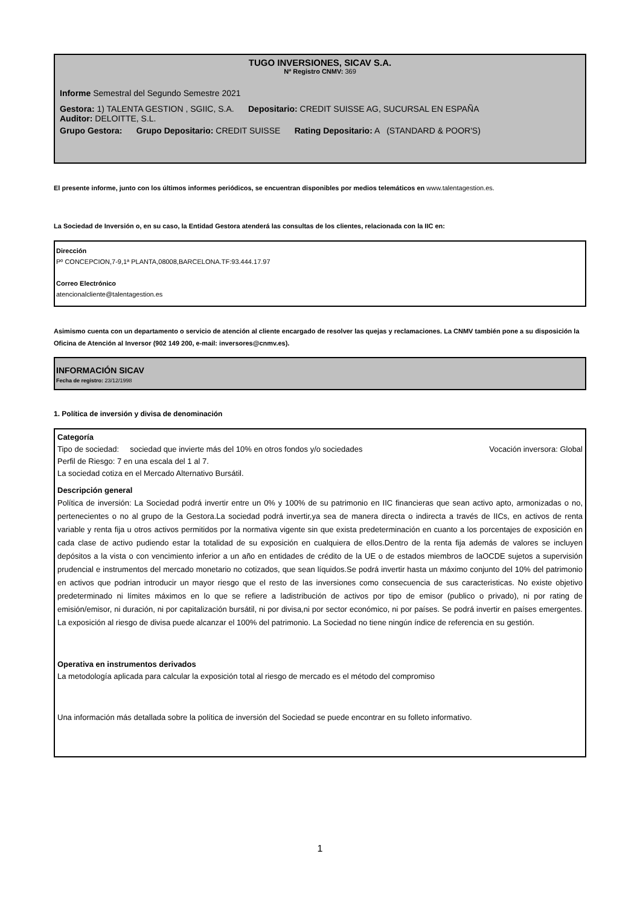TUGO INVERSIONES, SICAV S.A.
Nº Registro CNMV: 369
Informe Semestral del Segundo Semestre 2021
Gestora: 1) TALENTA GESTION , SGIIC, S.A. Depositario: CREDIT SUISSE AG, SUCURSAL EN ESPAÑA
Auditor: DELOITTE, S.L.
Grupo Gestora: Grupo Depositario: CREDIT SUISSE Rating Depositario: A (STANDARD & POOR'S)
El presente informe, junto con los últimos informes periódicos, se encuentran disponibles por medios telemáticos en www.talentagestion.es.
La Sociedad de Inversión o, en su caso, la Entidad Gestora atenderá las consultas de los clientes, relacionada con la IIC en:
Dirección
Pº CONCEPCION,7-9,1ª PLANTA,08008,BARCELONA.TF:93.444.17.97
Correo Electrónico
atencionalcliente@talentagestion.es
Asimismo cuenta con un departamento o servicio de atención al cliente encargado de resolver las quejas y reclamaciones. La CNMV también pone a su disposición la Oficina de Atención al Inversor (902 149 200, e-mail: inversores@cnmv.es).
INFORMACIÓN SICAV
Fecha de registro: 23/12/1998
1. Política de inversión y divisa de denominación
Categoría
Tipo de sociedad: sociedad que invierte más del 10% en otros fondos y/o sociedades Vocación inversora: Global
Perfil de Riesgo: 7 en una escala del 1 al 7.
La sociedad cotiza en el Mercado Alternativo Bursátil.
Descripción general
Política de inversión: La Sociedad podrá invertir entre un 0% y 100% de su patrimonio en IIC financieras que sean activo apto, armonizadas o no, pertenecientes o no al grupo de la Gestora.La sociedad podrá invertir,ya sea de manera directa o indirecta a través de IICs, en activos de renta variable y renta fija u otros activos permitidos por la normativa vigente sin que exista predeterminación en cuanto a los porcentajes de exposición en cada clase de activo pudiendo estar la totalidad de su exposición en cualquiera de ellos.Dentro de la renta fija además de valores se incluyen depósitos a la vista o con vencimiento inferior a un año en entidades de crédito de la UE o de estados miembros de laOCDE sujetos a supervisión prudencial e instrumentos del mercado monetario no cotizados, que sean líquidos.Se podrá invertir hasta un máximo conjunto del 10% del patrimonio en activos que podrian introducir un mayor riesgo que el resto de las inversiones como consecuencia de sus caracteristicas. No existe objetivo predeterminado ni límites máximos en lo que se refiere a ladistribución de activos por tipo de emisor (publico o privado), ni por rating de emisión/emisor, ni duración, ni por capitalización bursátil, ni por divisa,ni por sector económico, ni por países. Se podrá invertir en países emergentes. La exposición al riesgo de divisa puede alcanzar el 100% del patrimonio. La Sociedad no tiene ningún índice de referencia en su gestión.
Operativa en instrumentos derivados
La metodología aplicada para calcular la exposición total al riesgo de mercado es el método del compromiso
Una información más detallada sobre la política de inversión del Sociedad se puede encontrar en su folleto informativo.
1